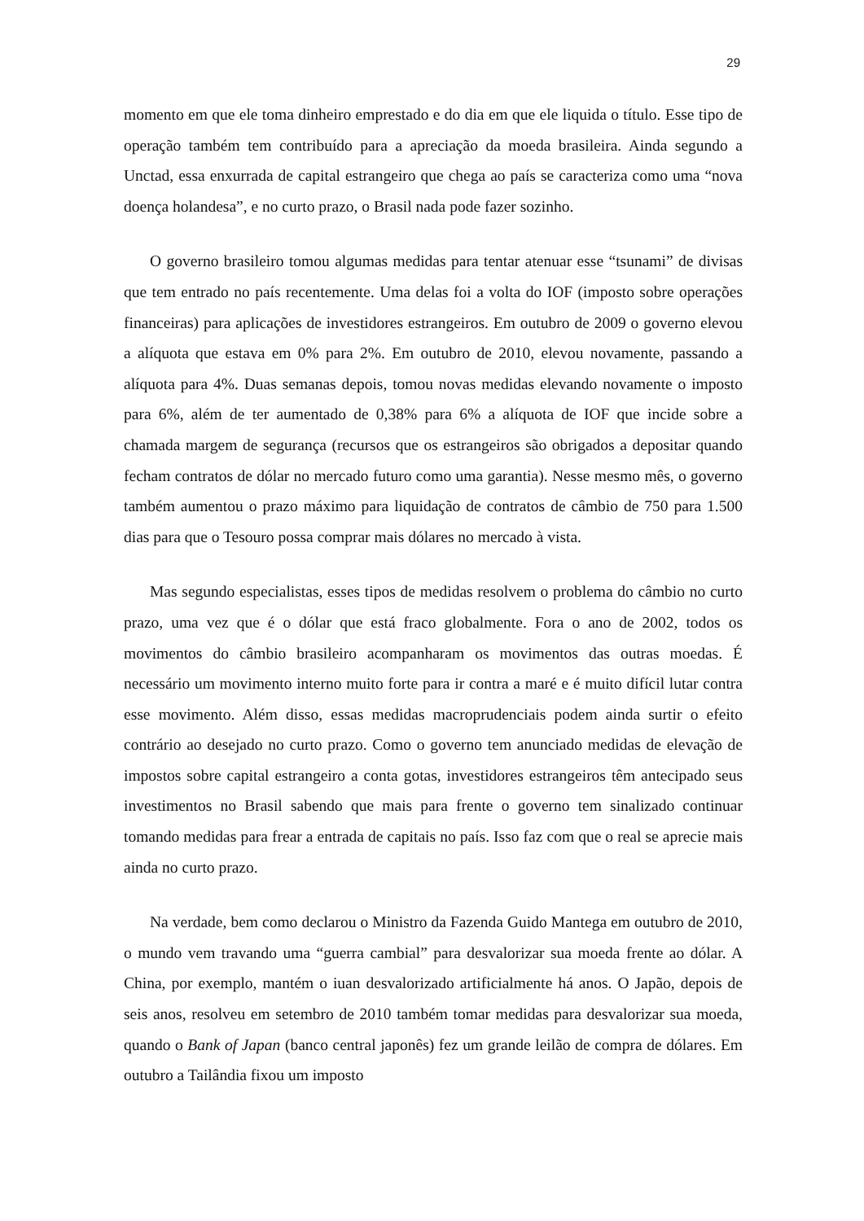29
momento em que ele toma dinheiro emprestado e do dia em que ele liquida o título. Esse tipo de operação também tem contribuído para a apreciação da moeda brasileira. Ainda segundo a Unctad, essa enxurrada de capital estrangeiro que chega ao país se caracteriza como uma “nova doença holandesa”, e no curto prazo, o Brasil nada pode fazer sozinho.
O governo brasileiro tomou algumas medidas para tentar atenuar esse “tsunami” de divisas que tem entrado no país recentemente. Uma delas foi a volta do IOF (imposto sobre operações financeiras) para aplicações de investidores estrangeiros. Em outubro de 2009 o governo elevou a alíquota que estava em 0% para 2%. Em outubro de 2010, elevou novamente, passando a alíquota para 4%. Duas semanas depois, tomou novas medidas elevando novamente o imposto para 6%, além de ter aumentado de 0,38% para 6% a alíquota de IOF que incide sobre a chamada margem de segurança (recursos que os estrangeiros são obrigados a depositar quando fecham contratos de dólar no mercado futuro como uma garantia). Nesse mesmo mês, o governo também aumentou o prazo máximo para liquidação de contratos de câmbio de 750 para 1.500 dias para que o Tesouro possa comprar mais dólares no mercado à vista.
Mas segundo especialistas, esses tipos de medidas resolvem o problema do câmbio no curto prazo, uma vez que é o dólar que está fraco globalmente. Fora o ano de 2002, todos os movimentos do câmbio brasileiro acompanharam os movimentos das outras moedas. É necessário um movimento interno muito forte para ir contra a maré e é muito difícil lutar contra esse movimento. Além disso, essas medidas macroprudenciais podem ainda surtir o efeito contrário ao desejado no curto prazo. Como o governo tem anunciado medidas de elevação de impostos sobre capital estrangeiro a conta gotas, investidores estrangeiros têm antecipado seus investimentos no Brasil sabendo que mais para frente o governo tem sinalizado continuar tomando medidas para frear a entrada de capitais no país. Isso faz com que o real se aprecie mais ainda no curto prazo.
Na verdade, bem como declarou o Ministro da Fazenda Guido Mantega em outubro de 2010, o mundo vem travando uma “guerra cambial” para desvalorizar sua moeda frente ao dólar. A China, por exemplo, mantém o iuan desvalorizado artificialmente há anos. O Japão, depois de seis anos, resolveu em setembro de 2010 também tomar medidas para desvalorizar sua moeda, quando o Bank of Japan (banco central japonês) fez um grande leilão de compra de dólares. Em outubro a Tailândia fixou um imposto